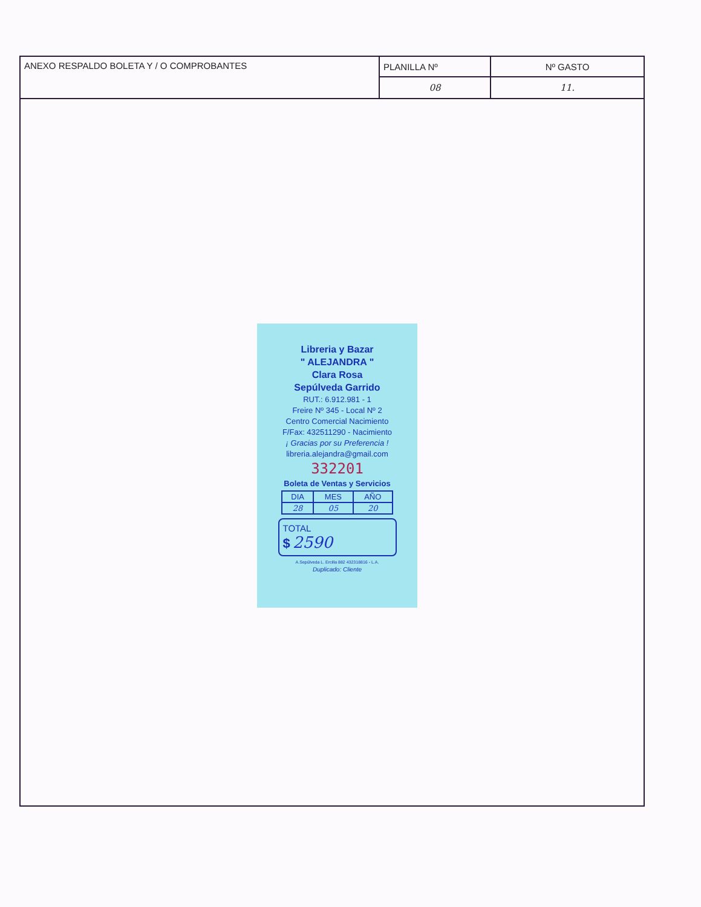| ANEXO RESPALDO BOLETA Y / O COMPROBANTES | PLANILLA Nº | Nº GASTO |
| | 08 | 11. |
Libreria y Bazar
" ALEJANDRA "
Clara Rosa
Sepúlveda Garrido
RUT.: 6.912.981 - 1
Freire Nº 345 - Local Nº 2
Centro Comercial Nacimiento
F/Fax: 432511290 - Nacimiento
¡ Gracias por su Preferencia !
libreria.alejandra@gmail.com
332201
Boleta de Ventas y Servicios
| DIA | MES | AÑO |
| 28 | 05 | 20 |
TOTAL
$ 2590
A.Sepúlveda L. Ercilla 882 432318816 - L.A.
Duplicado: Cliente